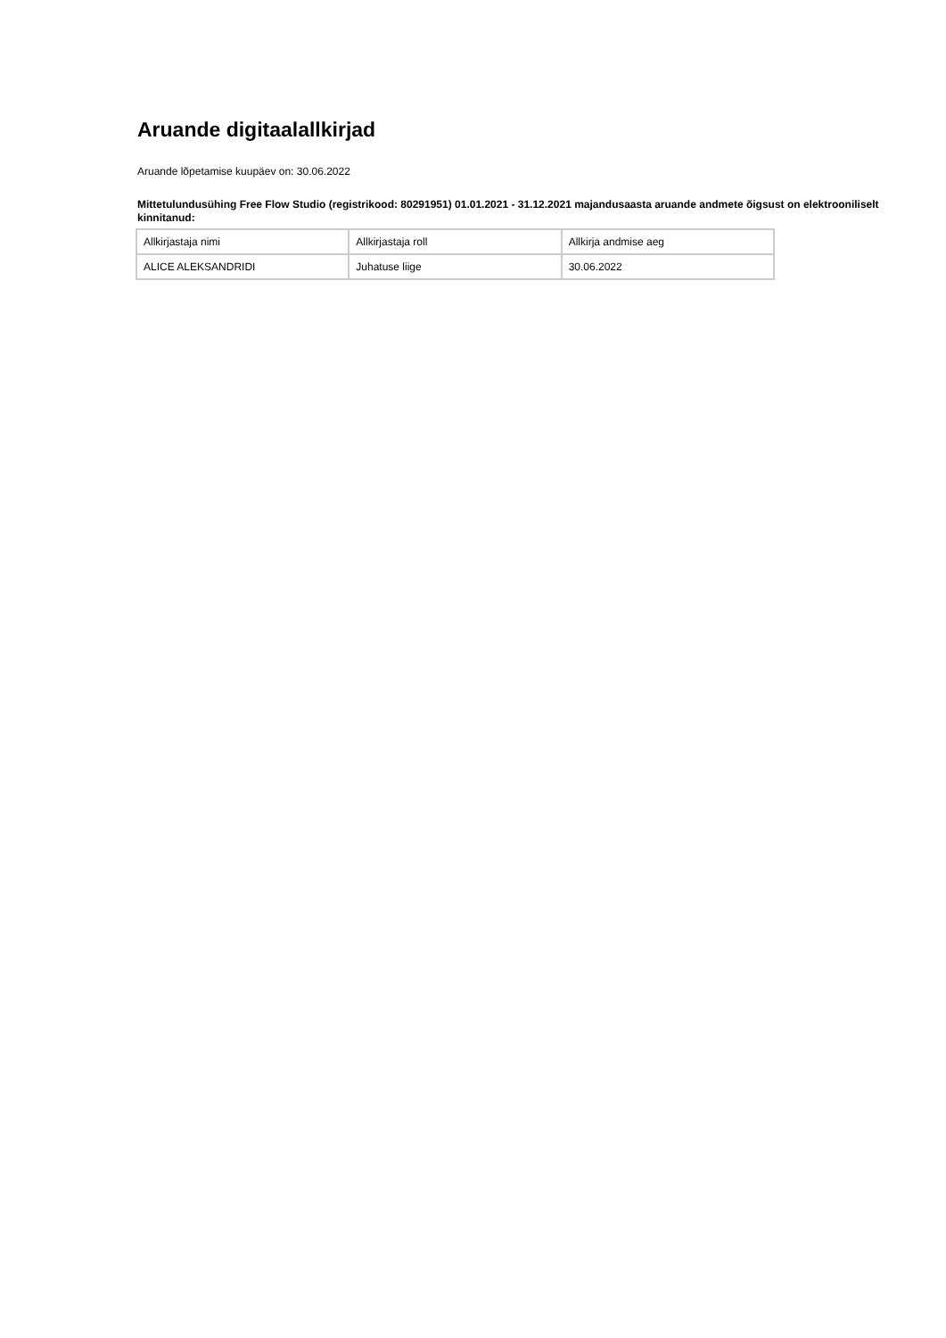Aruande digitaalallkirjad
Aruande lõpetamise kuupäev on: 30.06.2022
Mittetulundusühing Free Flow Studio (registrikood: 80291951) 01.01.2021 - 31.12.2021 majandusaasta aruande andmete õigsust on elektrooniliselt kinnitanud:
| Allkirjastaja nimi | Allkirjastaja roll | Allkirja andmise aeg |
| ALICE ALEKSANDRIDI | Juhatuse liige | 30.06.2022 |